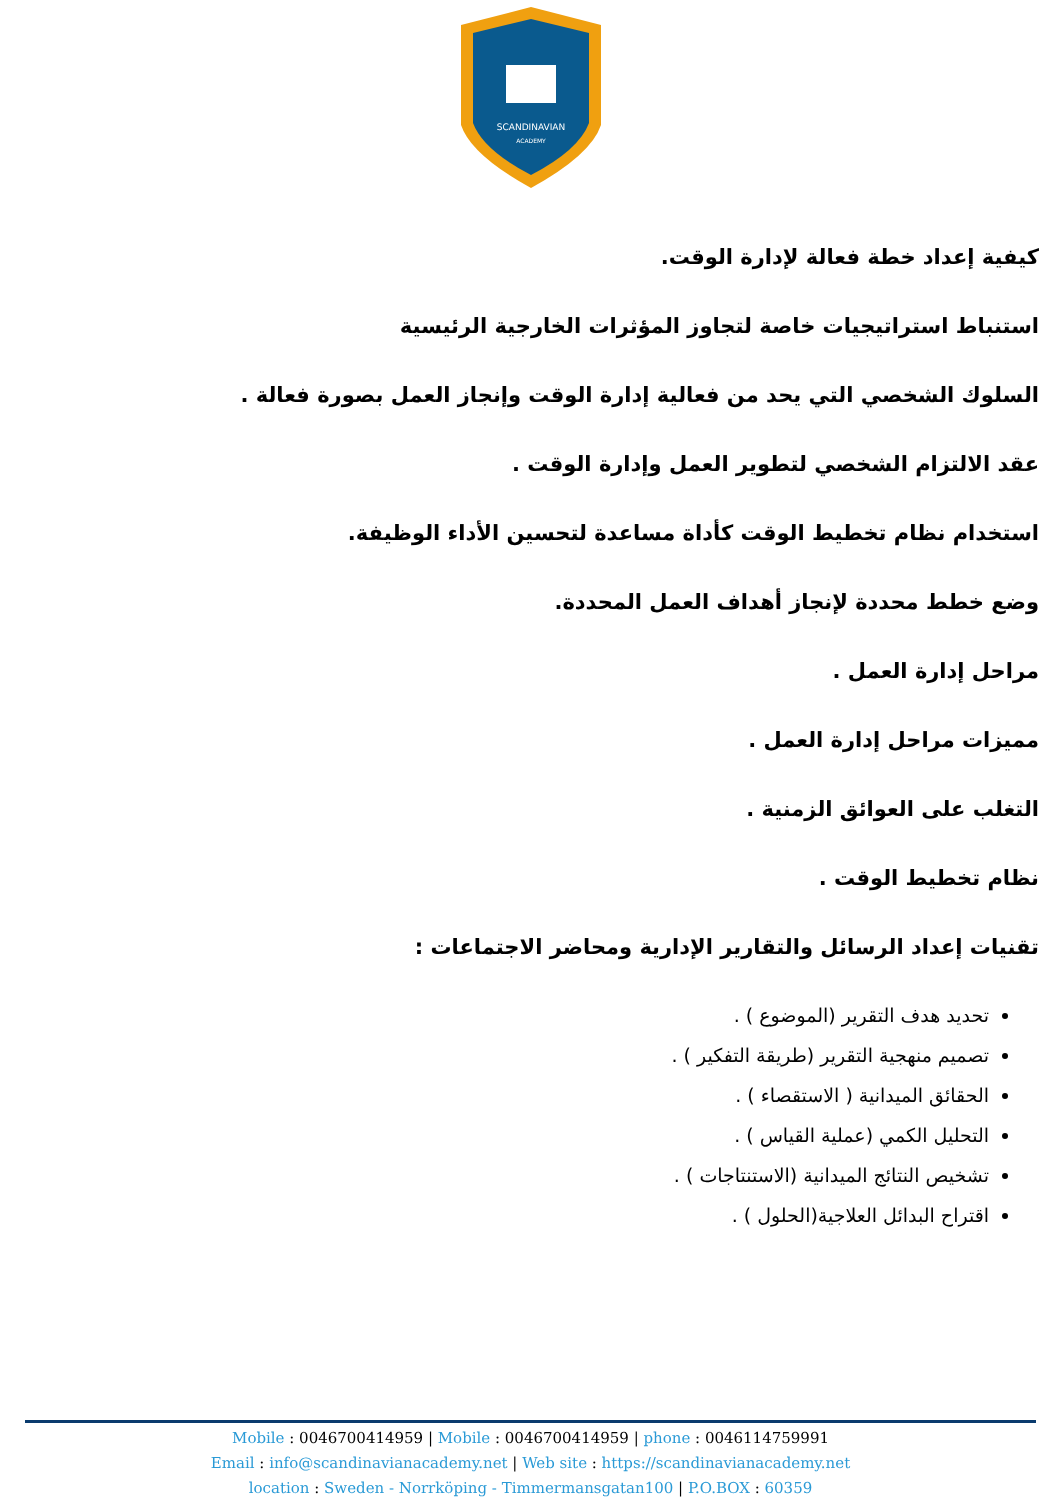SCANDINAVIAN
ACADEMY
كيفية إعداد خطة فعالة لإدارة الوقت.
استنباط استراتيجيات خاصة لتجاوز المؤثرات الخارجية الرئيسية
السلوك الشخصي التي يحد من فعالية إدارة الوقت وإنجاز العمل بصورة فعالة .
عقد الالتزام الشخصي لتطوير العمل وإدارة الوقت .
استخدام نظام تخطيط الوقت كأداة مساعدة لتحسين الأداء الوظيفة.
وضع خطط محددة لإنجاز أهداف العمل المحددة.
مراحل إدارة العمل .
مميزات مراحل إدارة العمل .
التغلب على العوائق الزمنية .
نظام تخطيط الوقت .
تقنيات إعداد الرسائل والتقارير الإدارية ومحاضر الاجتماعات :
تحديد هدف التقرير (الموضوع ) .
تصميم منهجية التقرير (طريقة التفكير ) .
الحقائق الميدانية ( الاستقصاء ) .
التحليل الكمي (عملية القياس ) .
تشخيص النتائج الميدانية (الاستنتاجات ) .
اقتراح البدائل العلاجية(الحلول ) .
Mobile : 0046700414959 | Mobile : 0046700414959 | phone : 0046114759991
Email : info@scandinavianacademy.net | Web site : https://scandinavianacademy.net
location : Sweden - Norrköping - Timmermansgatan100 | P.O.BOX : 60359